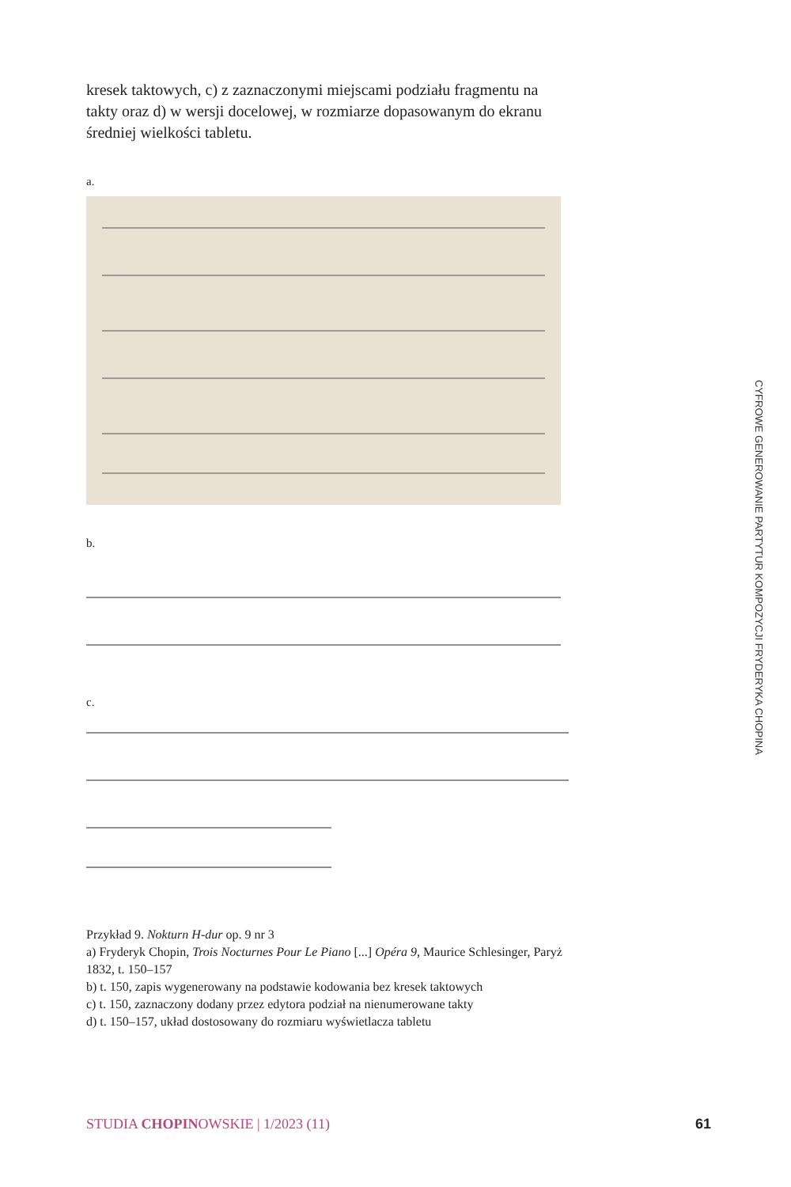kresek taktowych, c) z zaznaczonymi miejscami podziału fragmentu na takty oraz d) w wersji docelowej, w rozmiarze dopasowanym do ekranu średniej wielkości tabletu.
a.
b.
c.
Przykład 9. Nokturn H-dur op. 9 nr 3
a) Fryderyk Chopin, Trois Nocturnes Pour Le Piano [...] Opéra 9, Maurice Schlesinger, Paryż 1832, t. 150–157
b) t. 150, zapis wygenerowany na podstawie kodowania bez kresek taktowych
c) t. 150, zaznaczony dodany przez edytora podział na nienumerowane takty
d) t. 150–157, układ dostosowany do rozmiaru wyświetlacza tabletu
CYFROWE GENEROWANIE PARTYTUR KOMPOZYCJI FRYDERYKA CHOPINA
STUDIA CHOPINOWSKIE | 1/2023 (11) 61